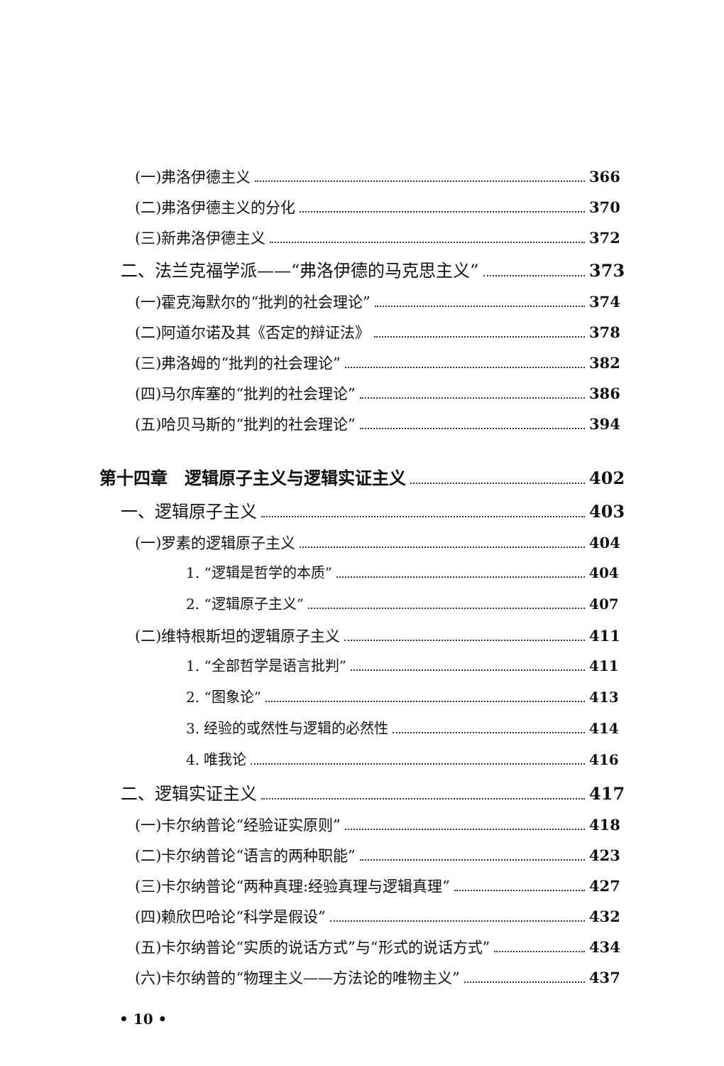(一)弗洛伊德主义 366
(二)弗洛伊德主义的分化 370
(三)新弗洛伊德主义 372
二、法兰克福学派——“弗洛伊德的马克思主义” 373
(一)霍克海默尔的“批判的社会理论” 374
(二)阿道尔诺及其《否定的辩证法》 378
(三)弗洛姆的“批判的社会理论” 382
(四)马尔库塞的“批判的社会理论” 386
(五)哈贝马斯的“批判的社会理论” 394
第十四章　逻辑原子主义与逻辑实证主义 402
一、逻辑原子主义 403
(一)罗素的逻辑原子主义 404
1. “逻辑是哲学的本质” 404
2. “逻辑原子主义” 407
(二)维特根斯坦的逻辑原子主义 411
1. “全部哲学是语言批判” 411
2. “图象论” 413
3. 经验的或然性与逻辑的必然性 414
4. 唯我论 416
二、逻辑实证主义 417
(一)卡尔纳普论“经验证实原则” 418
(二)卡尔纳普论“语言的两种职能” 423
(三)卡尔纳普论“两种真理:经验真理与逻辑真理” 427
(四)赖欣巴哈论“科学是假设” 432
(五)卡尔纳普论“实质的说话方式”与“形式的说话方式” 434
(六)卡尔纳普的“物理主义——方法论的唯物主义” 437
• 10 •